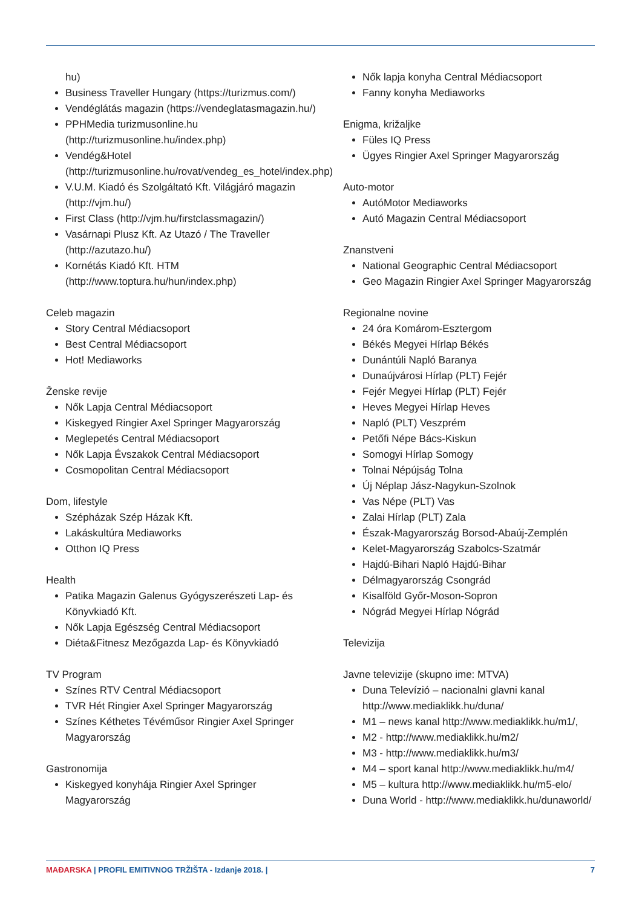hu)
Business Traveller Hungary (https://turizmus.com/)
Vendéglátás magazin (https://vendeglatasmagazin.hu/)
PPHMedia turizmusonline.hu (http://turizmusonline.hu/index.php)
Vendég&Hotel (http://turizmusonline.hu/rovat/vendeg_es_hotel/index.php)
V.U.M. Kiadó és Szolgáltató Kft. Világjáró magazin (http://vjm.hu/)
First Class (http://vjm.hu/firstclassmagazin/)
Vasárnapi Plusz Kft. Az Utazó / The Traveller (http://azutazo.hu/)
Kornétás Kiadó Kft. HTM (http://www.toptura.hu/hun/index.php)
Celeb magazin
Story Central Médiacsoport
Best Central Médiacsoport
Hot! Mediaworks
Ženske revije
Nők Lapja Central Médiacsoport
Kiskegyed Ringier Axel Springer Magyarország
Meglepetés Central Médiacsoport
Nők Lapja Évszakok Central Médiacsoport
Cosmopolitan Central Médiacsoport
Dom, lifestyle
Szépházak Szép Házak Kft.
Lakáskultúra Mediaworks
Otthon IQ Press
Health
Patika Magazin Galenus Gyógyszerészeti Lap- és Könyvkiadó Kft.
Nők Lapja Egészség Central Médiacsoport
Diéta&Fitnesz Mezőgazda Lap- és Könyvkiadó
TV Program
Színes RTV Central Médiacsoport
TVR Hét Ringier Axel Springer Magyarország
Színes Kéthetes Tévéműsor Ringier Axel Springer Magyarország
Gastronomija
Kiskegyed konyhája Ringier Axel Springer Magyarország
Nők lapja konyha Central Médiacsoport
Fanny konyha Mediaworks
Enigma, križaljke
Füles IQ Press
Ügyes Ringier Axel Springer Magyarország
Auto-motor
AutóMotor Mediaworks
Autó Magazin Central Médiacsoport
Znanstveni
National Geographic Central Médiacsoport
Geo Magazin Ringier Axel Springer Magyarország
Regionalne novine
24 óra Komárom-Esztergom
Békés Megyei Hírlap Békés
Dunántúli Napló Baranya
Dunaújvárosi Hírlap (PLT) Fejér
Fejér Megyei Hírlap (PLT) Fejér
Heves Megyei Hírlap Heves
Napló (PLT) Veszprém
Petőfi Népe Bács-Kiskun
Somogyi Hírlap Somogy
Tolnai Népújság Tolna
Új Néplap Jász-Nagykun-Szolnok
Vas Népe (PLT) Vas
Zalai Hírlap (PLT) Zala
Észak-Magyarország Borsod-Abaúj-Zemplén
Kelet-Magyarország Szabolcs-Szatmár
Hajdú-Bihari Napló Hajdú-Bihar
Délmagyarország Csongrád
Kisalföld Győr-Moson-Sopron
Nógrád Megyei Hírlap Nógrád
Televizija
Javne televizije (skupno ime: MTVA)
Duna Televízió – nacionalni glavni kanal http://www.mediaklikk.hu/duna/
M1 – news kanal http://www.mediaklikk.hu/m1/,
M2 - http://www.mediaklikk.hu/m2/
M3 - http://www.mediaklikk.hu/m3/
M4 – sport kanal http://www.mediaklikk.hu/m4/
M5 – kultura http://www.mediaklikk.hu/m5-elo/
Duna World - http://www.mediaklikk.hu/dunaworld/
MAĐARSKA | PROFIL EMITIVNOG TRŽIŠTA - Izdanje 2018. | 7